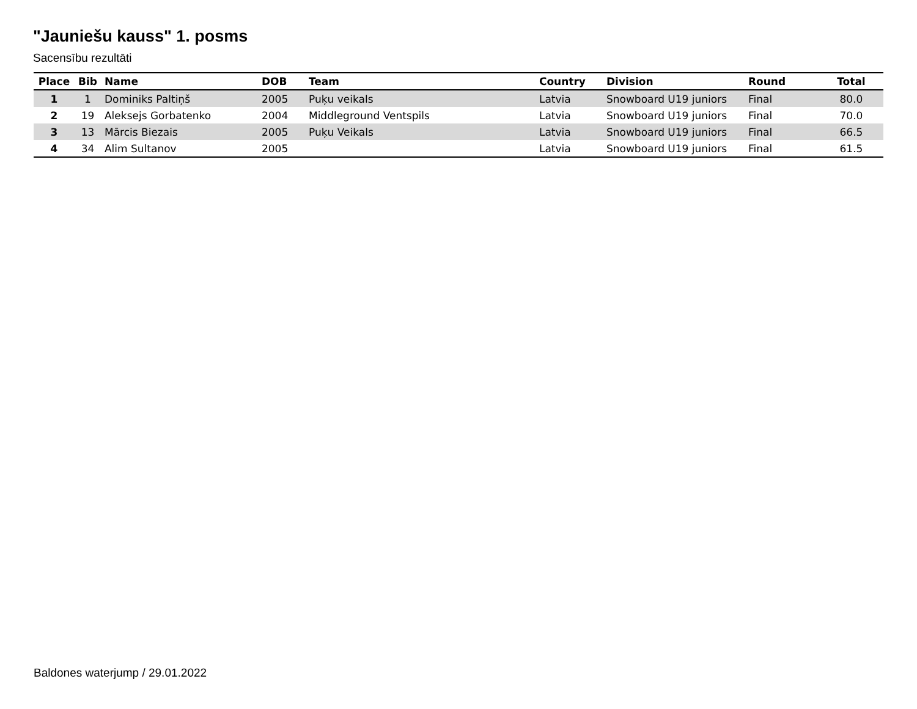"Jauniešu kauss" 1. posms
Sacensību rezultāti
| Place | Bib | Name | DOB | Team | Country | Division | Round | Total |
| --- | --- | --- | --- | --- | --- | --- | --- | --- |
| 1 | 1 | Dominiks Paltiņš | 2005 | Puķu veikals | Latvia | Snowboard U19 juniors | Final | 80.0 |
| 2 | 19 | Aleksejs Gorbatenko | 2004 | Middleground Ventspils | Latvia | Snowboard U19 juniors | Final | 70.0 |
| 3 | 13 | Mārcis Biezais | 2005 | Puķu Veikals | Latvia | Snowboard U19 juniors | Final | 66.5 |
| 4 | 34 | Alim Sultanov | 2005 | | Latvia | Snowboard U19 juniors | Final | 61.5 |
Baldones waterjump / 29.01.2022